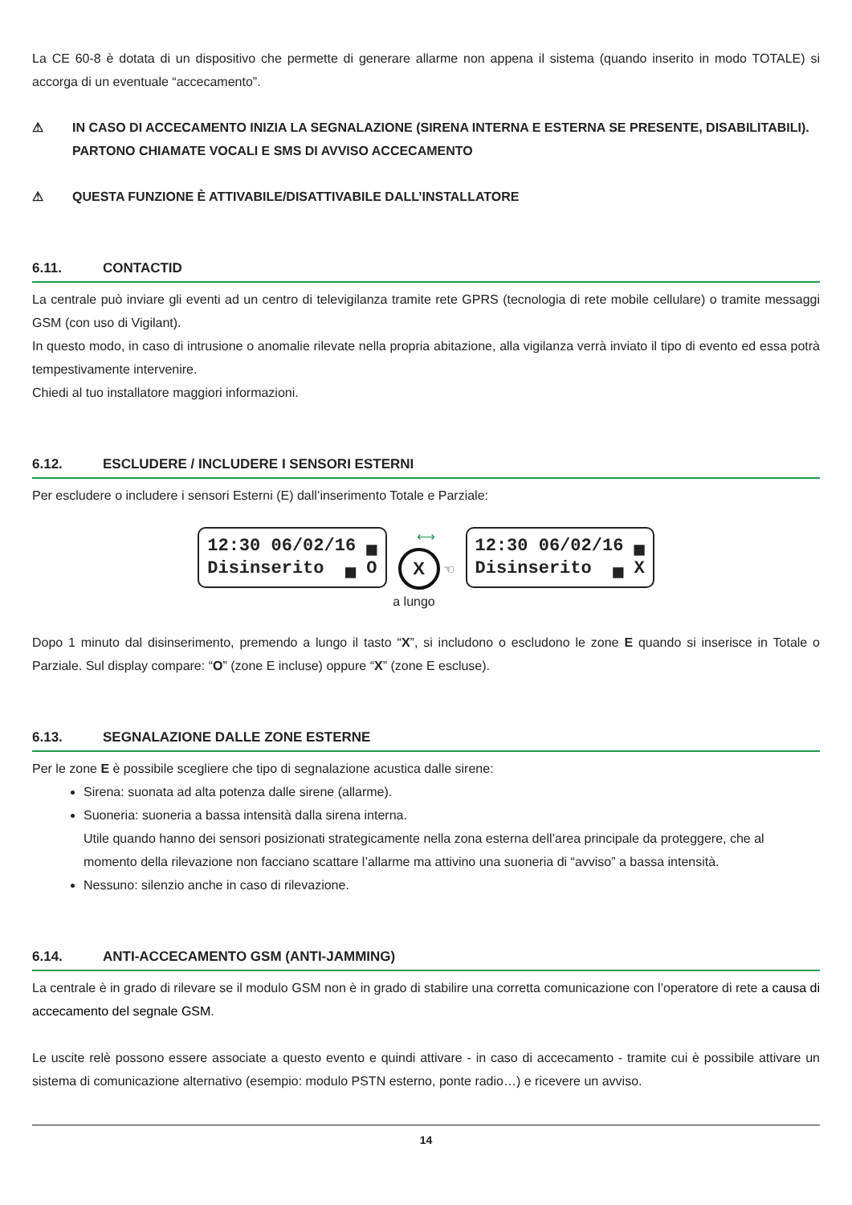La CE 60-8 è dotata di un dispositivo che permette di generare allarme non appena il sistema (quando inserito in modo TOTALE) si accorga di un eventuale “accecamento”.
⚠ IN CASO DI ACCECAMENTO INIZIA LA SEGNALAZIONE (SIRENA INTERNA E ESTERNA SE PRESENTE, DISABILITABILI). PARTONO CHIAMATE VOCALI E SMS DI AVVISO ACCECAMENTO
⚠ QUESTA FUNZIONE È ATTIVABILE/DISATTIVABILE DALL’INSTALLATORE
6.11. CONTACTID
La centrale può inviare gli eventi ad un centro di televigilanza tramite rete GPRS (tecnologia di rete mobile cellulare) o tramite messaggi GSM (con uso di Vigilant).
In questo modo, in caso di intrusione o anomalie rilevate nella propria abitazione, alla vigilanza verrà inviato il tipo di evento ed essa potrà tempestivamente intervenire.
Chiedi al tuo installatore maggiori informazioni.
6.12. ESCLUDERE / INCLUDERE I SENSORI ESTERNI
Per escludere o includere i sensori Esterni (E) dall’inserimento Totale e Parziale:
12:30 06/02/16 ▄ Disinserito ▄ O
⟷
X
☜
12:30 06/02/16 ▄ Disinserito ▄ X
a lungo
Dopo 1 minuto dal disinserimento, premendo a lungo il tasto “X”, si includono o escludono le zone E quando si inserisce in Totale o Parziale. Sul display compare: “O” (zone E incluse) oppure “X” (zone E escluse).
6.13. SEGNALAZIONE DALLE ZONE ESTERNE
Per le zone E è possibile scegliere che tipo di segnalazione acustica dalle sirene:
Sirena: suonata ad alta potenza dalle sirene (allarme).
Suoneria: suoneria a bassa intensità dalla sirena interna.
Utile quando hanno dei sensori posizionati strategicamente nella zona esterna dell’area principale da proteggere, che al momento della rilevazione non facciano scattare l’allarme ma attivino una suoneria di “avviso” a bassa intensità.
Nessuno: silenzio anche in caso di rilevazione.
6.14. ANTI-ACCECAMENTO GSM (ANTI-JAMMING)
La centrale è in grado di rilevare se il modulo GSM non è in grado di stabilire una corretta comunicazione con l’operatore di rete a causa di accecamento del segnale GSM.
Le uscite relè possono essere associate a questo evento e quindi attivare - in caso di accecamento - tramite cui è possibile attivare un sistema di comunicazione alternativo (esempio: modulo PSTN esterno, ponte radio…) e ricevere un avviso.
14